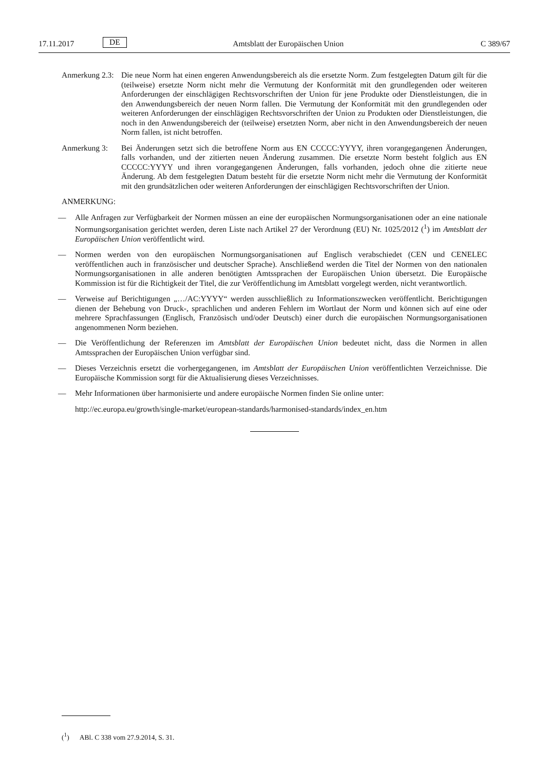17.11.2017 DE Amtsblatt der Europäischen Union C 389/67
Anmerkung 2.3:
Die neue Norm hat einen engeren Anwendungsbereich als die ersetzte Norm. Zum festgelegten Datum gilt für die (teilweise) ersetzte Norm nicht mehr die Vermutung der Konformität mit den grundlegenden oder weiteren Anforderungen der einschlägigen Rechtsvorschriften der Union für jene Produkte oder Dienstleistungen, die in den Anwendungsbereich der neuen Norm fallen. Die Vermutung der Konformität mit den grundlegenden oder weiteren Anforderungen der einschlägigen Rechtsvorschriften der Union zu Produkten oder Dienstleistungen, die noch in den Anwendungsbereich der (teilweise) ersetzten Norm, aber nicht in den Anwendungsbereich der neuen Norm fallen, ist nicht betroffen.
Anmerkung 3: Bei Änderungen setzt sich die betroffene Norm aus EN CCCCC:YYYY, ihren vorangegangenen Änderungen, falls vorhanden, und der zitierten neuen Änderung zusammen. Die ersetzte Norm besteht folglich aus EN CCCCC:YYYY und ihren vorangegangenen Änderungen, falls vorhanden, jedoch ohne die zitierte neue Änderung. Ab dem festgelegten Datum besteht für die ersetzte Norm nicht mehr die Vermutung der Konformität mit den grundsätzlichen oder weiteren Anforderungen der einschlägigen Rechtsvorschriften der Union.
ANMERKUNG:
— Alle Anfragen zur Verfügbarkeit der Normen müssen an eine der europäischen Normungsorganisationen oder an eine nationale Normungsorganisation gerichtet werden, deren Liste nach Artikel 27 der Verordnung (EU) Nr. 1025/2012 (<sup>1</sup>) im Amtsblatt der Europäischen Union veröffentlicht wird.
— Normen werden von den europäischen Normungsorganisationen auf Englisch verabschiedet (CEN und CENELEC veröffentlichen auch in französischer und deutscher Sprache). Anschließend werden die Titel der Normen von den nationalen Normungsorganisationen in alle anderen benötigten Amtssprachen der Europäischen Union übersetzt. Die Europäische Kommission ist für die Richtigkeit der Titel, die zur Veröffentlichung im Amtsblatt vorgelegt werden, nicht verantwortlich.
— Verweise auf Berichtigungen „…/AC:YYYY“ werden ausschließlich zu Informationszwecken veröffentlicht. Berichtigungen dienen der Behebung von Druck-, sprachlichen und anderen Fehlern im Wortlaut der Norm und können sich auf eine oder mehrere Sprachfassungen (Englisch, Französisch und/oder Deutsch) einer durch die europäischen Normungsorganisationen angenommenen Norm beziehen.
— Die Veröffentlichung der Referenzen im Amtsblatt der Europäischen Union bedeutet nicht, dass die Normen in allen Amtssprachen der Europäischen Union verfügbar sind.
— Dieses Verzeichnis ersetzt die vorhergegangenen, im Amtsblatt der Europäischen Union veröffentlichten Verzeichnisse. Die Europäische Kommission sorgt für die Aktualisierung dieses Verzeichnisses.
— Mehr Informationen über harmonisierte und andere europäische Normen finden Sie online unter:
http://ec.europa.eu/growth/single-market/european-standards/harmonised-standards/index_en.htm
(<sup>1</sup>) ABl. C 338 vom 27.9.2014, S. 31.